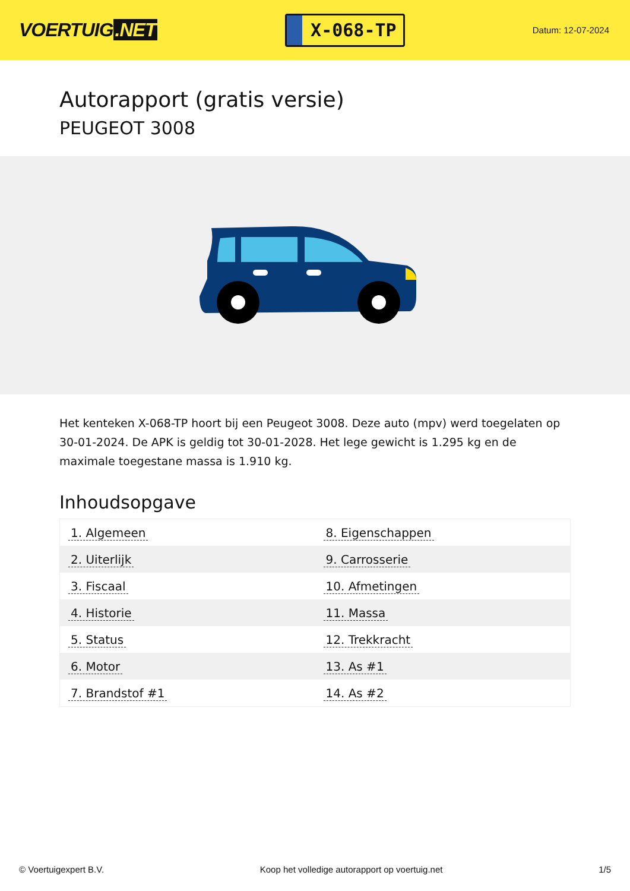VOERTUIG.NET
X-068-TP
Datum: 12-07-2024
Autorapport (gratis versie)
PEUGEOT 3008
Het kenteken X-068-TP hoort bij een Peugeot 3008. Deze auto (mpv) werd toegelaten op 30-01-2024. De APK is geldig tot 30-01-2028. Het lege gewicht is 1.295 kg en de maximale toegestane massa is 1.910 kg.
Inhoudsopgave
| 1. Algemeen | 8. Eigenschappen |
| 2. Uiterlijk | 9. Carrosserie |
| 3. Fiscaal | 10. Afmetingen |
| 4. Historie | 11. Massa |
| 5. Status | 12. Trekkracht |
| 6. Motor | 13. As #1 |
| 7. Brandstof #1 | 14. As #2 |
© Voertuigexpert B.V. Koop het volledige autorapport op voertuig.net 1/5